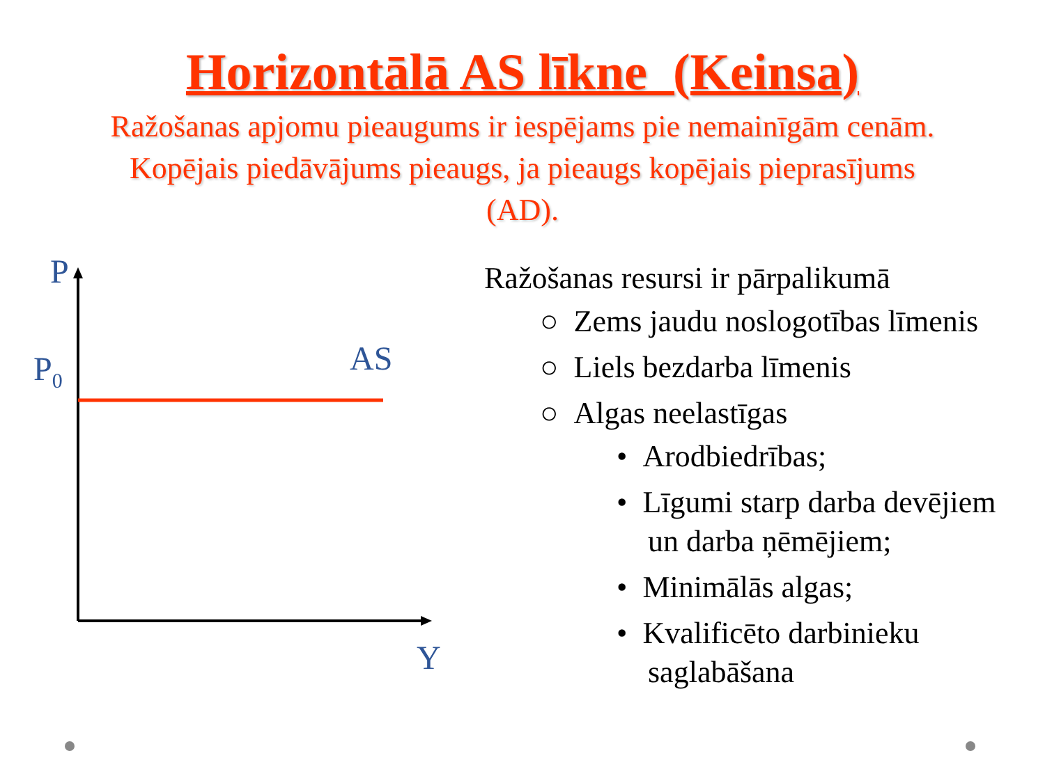Horizontālā AS līkne (Keinsa)
Ražošanas apjomu pieaugums ir iespējams pie nemainīgām cenām. Kopējais piedāvājums pieaugs, ja pieaugs kopējais pieprasījums (AD).
P
P<sub>0</sub> AS
Y
Ražošanas resursi ir pārpalikumā
○ Zems jaudu noslogotības līmenis
○ Liels bezdarba līmenis
○ Algas neelastīgas
• Arodbiedrības;
• Līgumi starp darba devējiem un darba ņēmējiem;
• Minimālās algas;
• Kvalificēto darbinieku saglabāšana